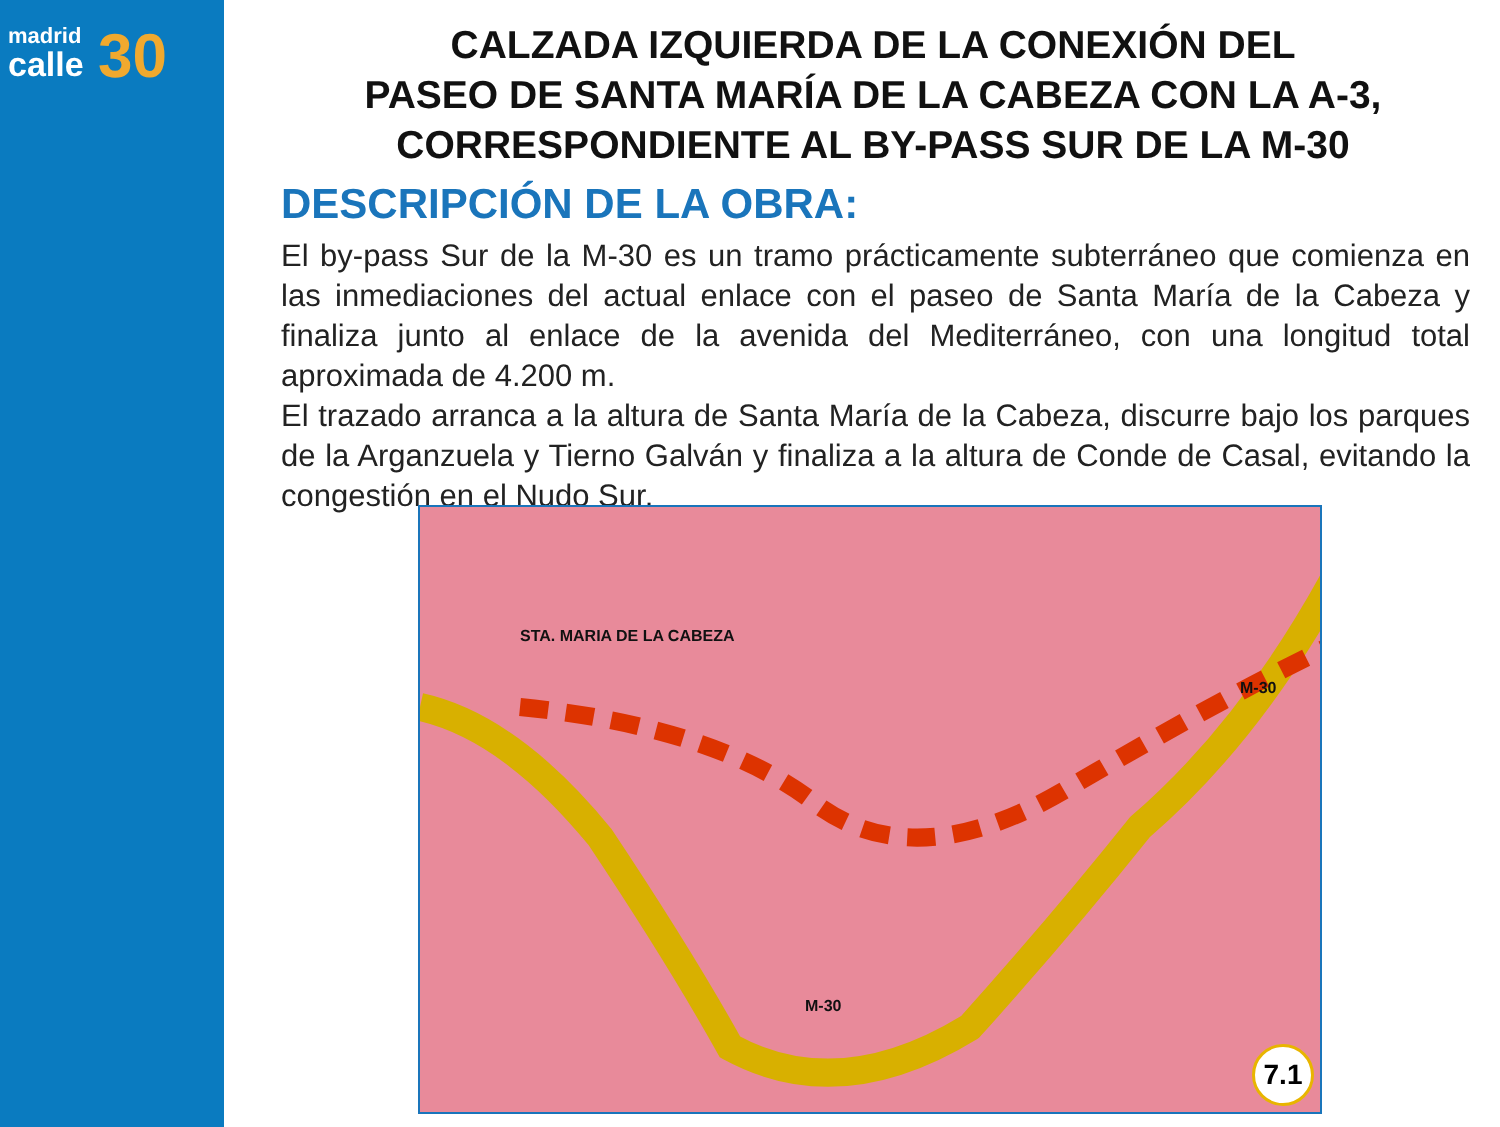madrid
calle
30
CALZADA IZQUIERDA DE LA CONEXIÓN DEL
PASEO DE SANTA MARÍA DE LA CABEZA CON LA A-3,
CORRESPONDIENTE AL BY-PASS SUR DE LA M-30
DESCRIPCIÓN DE LA OBRA:
El by-pass Sur de la M-30 es un tramo prácticamente subterráneo que comienza en las inmediaciones del actual enlace con el paseo de Santa María de la Cabeza y finaliza junto al enlace de la avenida del Mediterráneo, con una longitud total aproximada de 4.200 m.
El trazado arranca a la altura de Santa María de la Cabeza, discurre bajo los parques de la Arganzuela y Tierno Galván y finaliza a la altura de Conde de Casal, evitando la congestión en el Nudo Sur.
STA. MARIA DE LA CABEZA
M-30
M-30
7.1